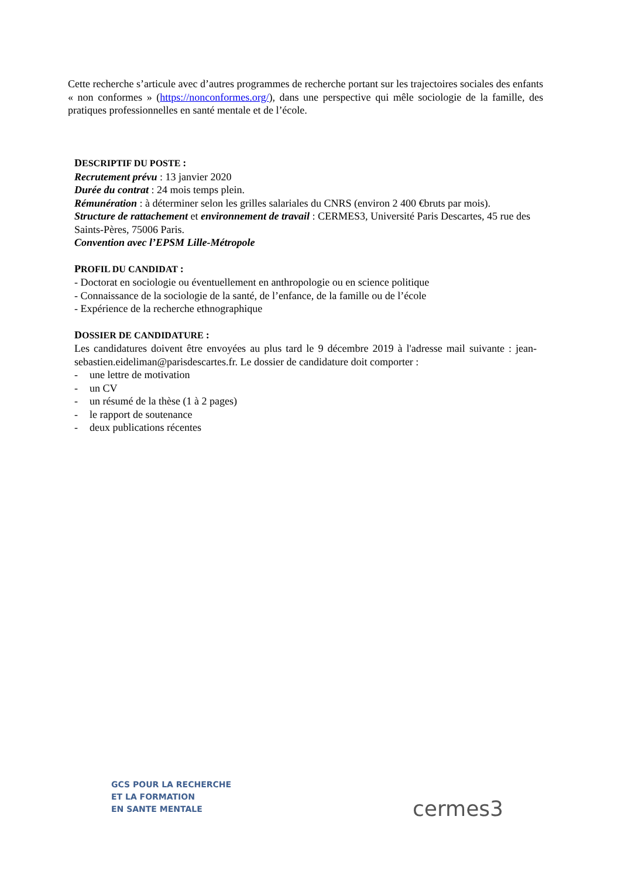Cette recherche s’articule avec d’autres programmes de recherche portant sur les trajectoires sociales des enfants « non conformes » (https://nonconformes.org/), dans une perspective qui mêle sociologie de la famille, des pratiques professionnelles en santé mentale et de l’école.
DESCRIPTIF DU POSTE :
Recrutement prévu : 13 janvier 2020
Durée du contrat : 24 mois temps plein.
Rémunération : à déterminer selon les grilles salariales du CNRS (environ 2 400 €bruts par mois).
Structure de rattachement et environnement de travail : CERMES3, Université Paris Descartes, 45 rue des Saints-Pères, 75006 Paris.
Convention avec l’EPSM Lille-Métropole
PROFIL DU CANDIDAT :
- Doctorat en sociologie ou éventuellement en anthropologie ou en science politique
- Connaissance de la sociologie de la santé, de l’enfance, de la famille ou de l’école
- Expérience de la recherche ethnographique
DOSSIER DE CANDIDATURE :
Les candidatures doivent être envoyées au plus tard le 9 décembre 2019 à l'adresse mail suivante : jean-sebastien.eideliman@parisdescartes.fr. Le dossier de candidature doit comporter :
- une lettre de motivation
- un CV
- un résumé de la thèse (1 à 2 pages)
- le rapport de soutenance
- deux publications récentes
GCS POUR LA RECHERCHE
ET LA FORMATION
EN SANTE MENTALE
cermes3